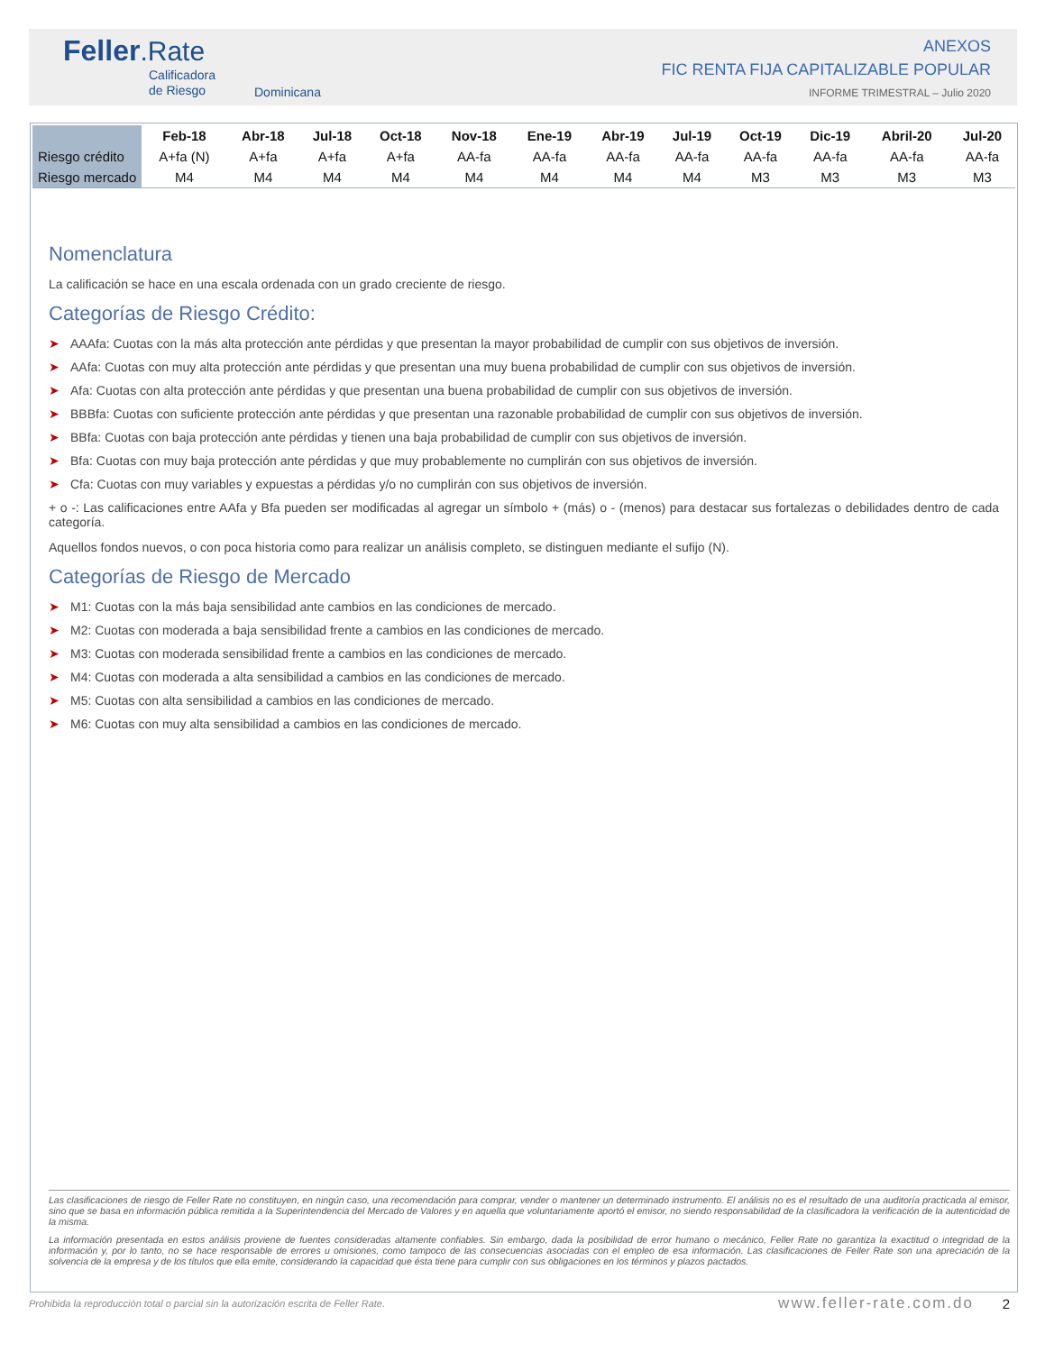Feller.Rate
Calificadora
de Riesgo
Dominicana
ANEXOS
FIC RENTA FIJA CAPITALIZABLE POPULAR
INFORME TRIMESTRAL – Julio 2020
| | Feb-18 | Abr-18 | Jul-18 | Oct-18 | Nov-18 | Ene-19 | Abr-19 | Jul-19 | Oct-19 | Dic-19 | Abril-20 | Jul-20 |
| --- | --- | --- | --- | --- | --- | --- | --- | --- | --- | --- | --- | --- |
| Riesgo crédito | A+fa (N) | A+fa | A+fa | A+fa | AA-fa | AA-fa | AA-fa | AA-fa | AA-fa | AA-fa | AA-fa | AA-fa |
| Riesgo mercado | M4 | M4 | M4 | M4 | M4 | M4 | M4 | M4 | M3 | M3 | M3 | M3 |
Nomenclatura
La calificación se hace en una escala ordenada con un grado creciente de riesgo.
Categorías de Riesgo Crédito:
➤ AAAfa: Cuotas con la más alta protección ante pérdidas y que presentan la mayor probabilidad de cumplir con sus objetivos de inversión.
➤ AAfa: Cuotas con muy alta protección ante pérdidas y que presentan una muy buena probabilidad de cumplir con sus objetivos de inversión.
➤ Afa: Cuotas con alta protección ante pérdidas y que presentan una buena probabilidad de cumplir con sus objetivos de inversión.
➤ BBBfa: Cuotas con suficiente protección ante pérdidas y que presentan una razonable probabilidad de cumplir con sus objetivos de inversión.
➤ BBfa: Cuotas con baja protección ante pérdidas y tienen una baja probabilidad de cumplir con sus objetivos de inversión.
➤ Bfa: Cuotas con muy baja protección ante pérdidas y que muy probablemente no cumplirán con sus objetivos de inversión.
➤ Cfa: Cuotas con muy variables y expuestas a pérdidas y/o no cumplirán con sus objetivos de inversión.
+ o -: Las calificaciones entre AAfa y Bfa pueden ser modificadas al agregar un símbolo + (más) o - (menos) para destacar sus fortalezas o debilidades dentro de cada categoría.
Aquellos fondos nuevos, o con poca historia como para realizar un análisis completo, se distinguen mediante el sufijo (N).
Categorías de Riesgo de Mercado
➤ M1: Cuotas con la más baja sensibilidad ante cambios en las condiciones de mercado.
➤ M2: Cuotas con moderada a baja sensibilidad frente a cambios en las condiciones de mercado.
➤ M3: Cuotas con moderada sensibilidad frente a cambios en las condiciones de mercado.
➤ M4: Cuotas con moderada a alta sensibilidad a cambios en las condiciones de mercado.
➤ M5: Cuotas con alta sensibilidad a cambios en las condiciones de mercado.
➤ M6: Cuotas con muy alta sensibilidad a cambios en las condiciones de mercado.
Las clasificaciones de riesgo de Feller Rate no constituyen, en ningún caso, una recomendación para comprar, vender o mantener un determinado instrumento. El análisis no es el resultado de una auditoría practicada al emisor, sino que se basa en información pública remitida a la Superintendencia del Mercado de Valores y en aquella que voluntariamente aportó el emisor, no siendo responsabilidad de la clasificadora la verificación de la autenticidad de la misma.
La información presentada en estos análisis proviene de fuentes consideradas altamente confiables. Sin embargo, dada la posibilidad de error humano o mecánico, Feller Rate no garantiza la exactitud o integridad de la información y, por lo tanto, no se hace responsable de errores u omisiones, como tampoco de las consecuencias asociadas con el empleo de esa información. Las clasificaciones de Feller Rate son una apreciación de la solvencia de la empresa y de los títulos que ella emite, considerando la capacidad que ésta tiene para cumplir con sus obligaciones en los términos y plazos pactados.
Prohibida la reproducción total o parcial sin la autorización escrita de Feller Rate. www.feller-rate.com.do 2